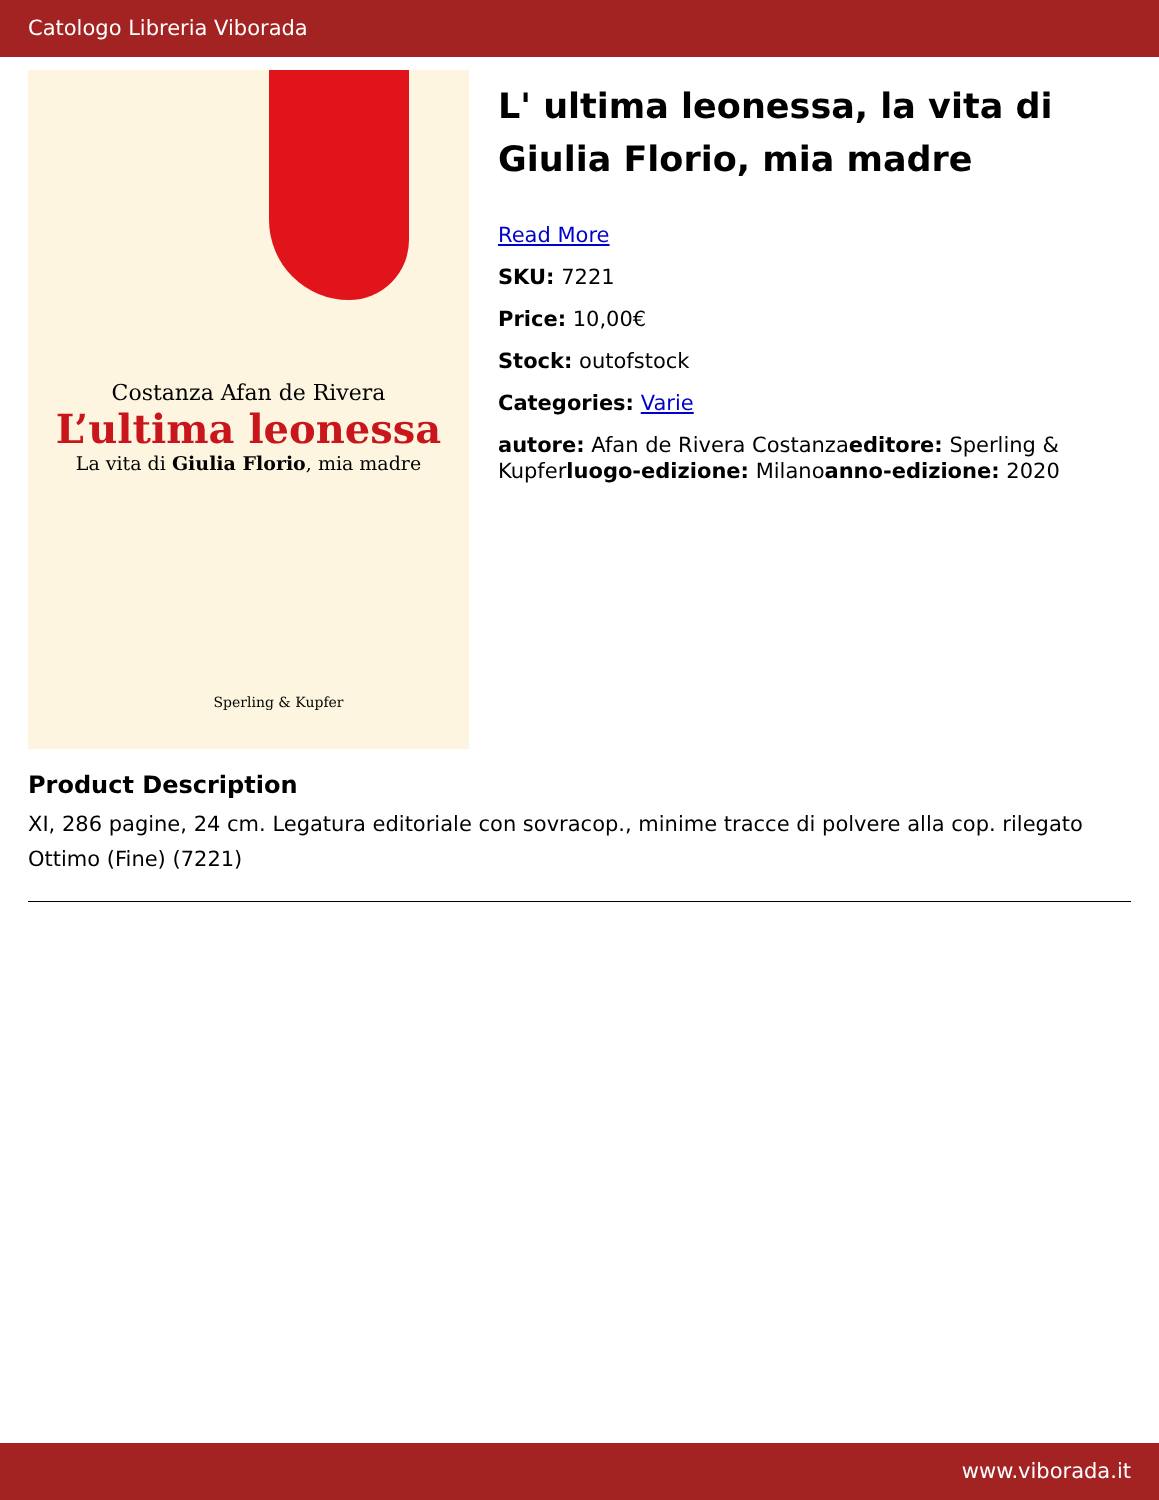Catologo Libreria Viborada
Costanza Afan de Rivera
L’ultima leonessa
La vita di Giulia Florio, mia madre
Sperling & Kupfer
L' ultima leonessa, la vita di Giulia Florio, mia madre
Read More
SKU: 7221
Price: 10,00€
Stock: outofstock
Categories: Varie
autore: Afan de Rivera Costanzaeditore: Sperling & Kupferluogo-edizione: Milanoanno-edizione: 2020
Product Description
XI, 286 pagine, 24 cm. Legatura editoriale con sovracop., minime tracce di polvere alla cop. rilegato Ottimo (Fine) (7221)
www.viborada.it